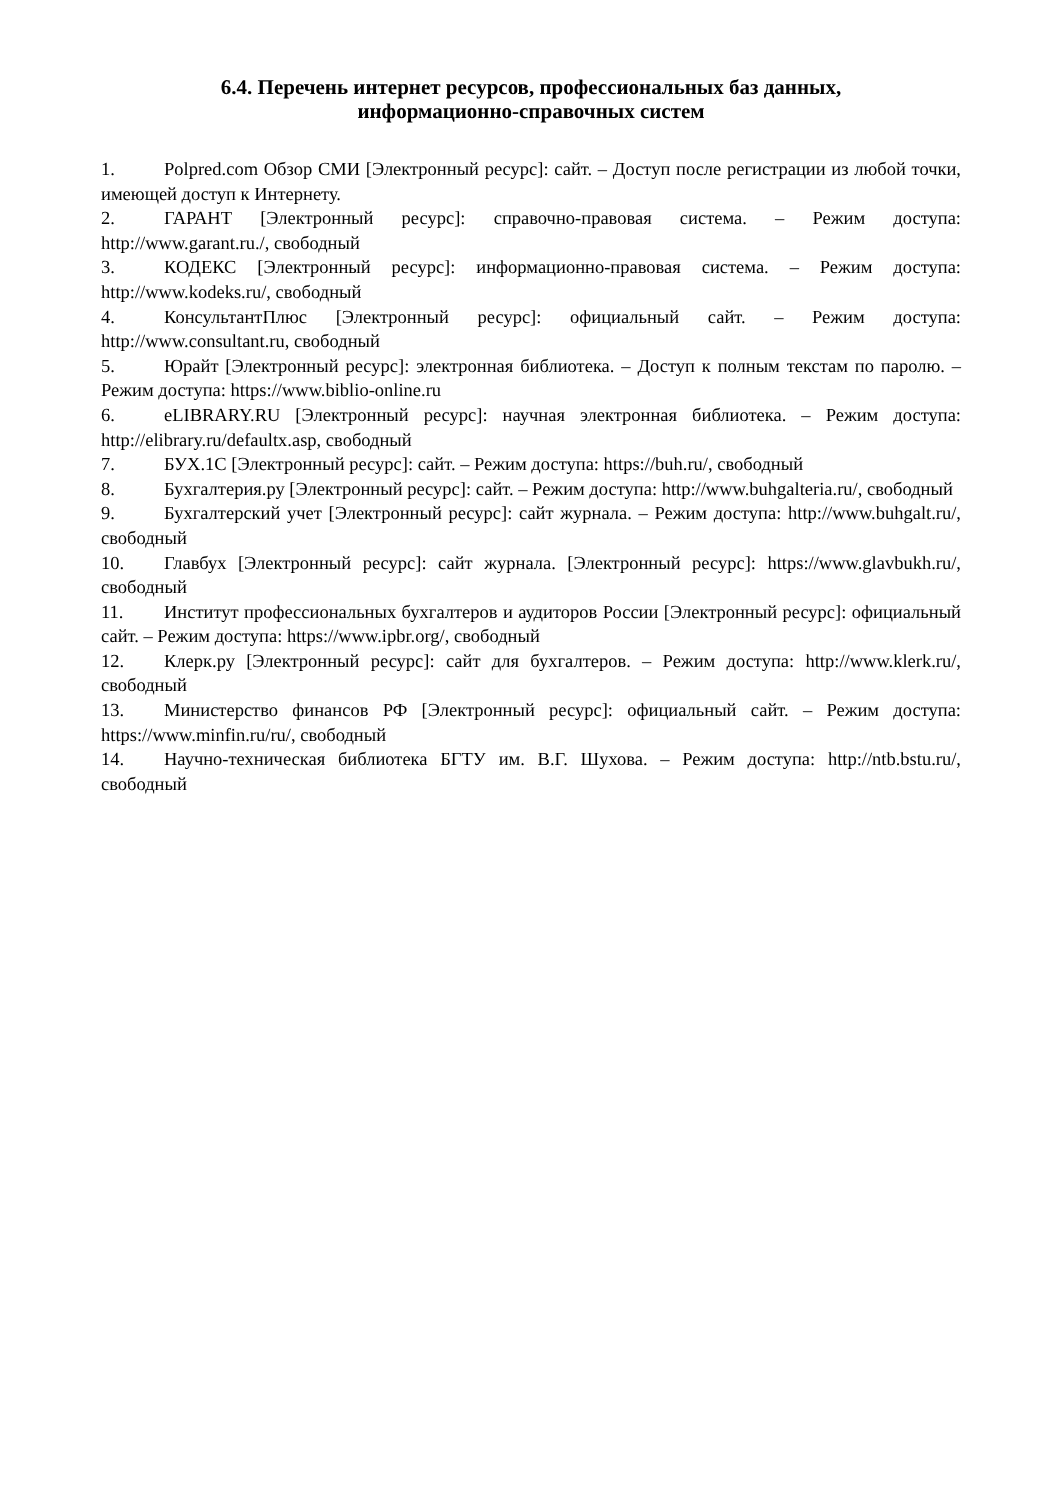6.4. Перечень интернет ресурсов, профессиональных баз данных,
информационно-справочных систем
1. Polpred.com Обзор СМИ [Электронный ресурс]: сайт. – Доступ после регистрации из любой точки, имеющей доступ к Интернету.
2. ГАРАНТ [Электронный ресурс]: справочно-правовая система. – Режим доступа: http://www.garant.ru./, свободный
3. КОДЕКС [Электронный ресурс]: информационно-правовая система. – Режим доступа: http://www.kodeks.ru/, свободный
4. КонсультантПлюс [Электронный ресурс]: официальный сайт. – Режим доступа: http://www.consultant.ru, свободный
5. Юрайт [Электронный ресурс]: электронная библиотека. – Доступ к полным текстам по паролю. – Режим доступа: https://www.biblio-online.ru
6. eLIBRARY.RU [Электронный ресурс]: научная электронная библиотека. – Режим доступа: http://elibrary.ru/defaultx.asp, свободный
7. БУХ.1С [Электронный ресурс]: сайт. – Режим доступа: https://buh.ru/, свободный
8. Бухгалтерия.ру [Электронный ресурс]: сайт. – Режим доступа: http://www.buhgalteria.ru/, свободный
9. Бухгалтерский учет [Электронный ресурс]: сайт журнала. – Режим доступа: http://www.buhgalt.ru/, свободный
10. Главбух [Электронный ресурс]: сайт журнала. [Электронный ресурс]: https://www.glavbukh.ru/, свободный
11. Институт профессиональных бухгалтеров и аудиторов России [Электронный ресурс]: официальный сайт. – Режим доступа: https://www.ipbr.org/, свободный
12. Клерк.ру [Электронный ресурс]: сайт для бухгалтеров. – Режим доступа: http://www.klerk.ru/, свободный
13. Министерство финансов РФ [Электронный ресурс]: официальный сайт. – Режим доступа: https://www.minfin.ru/ru/, свободный
14. Научно-техническая библиотека БГТУ им. В.Г. Шухова. – Режим доступа: http://ntb.bstu.ru/, свободный